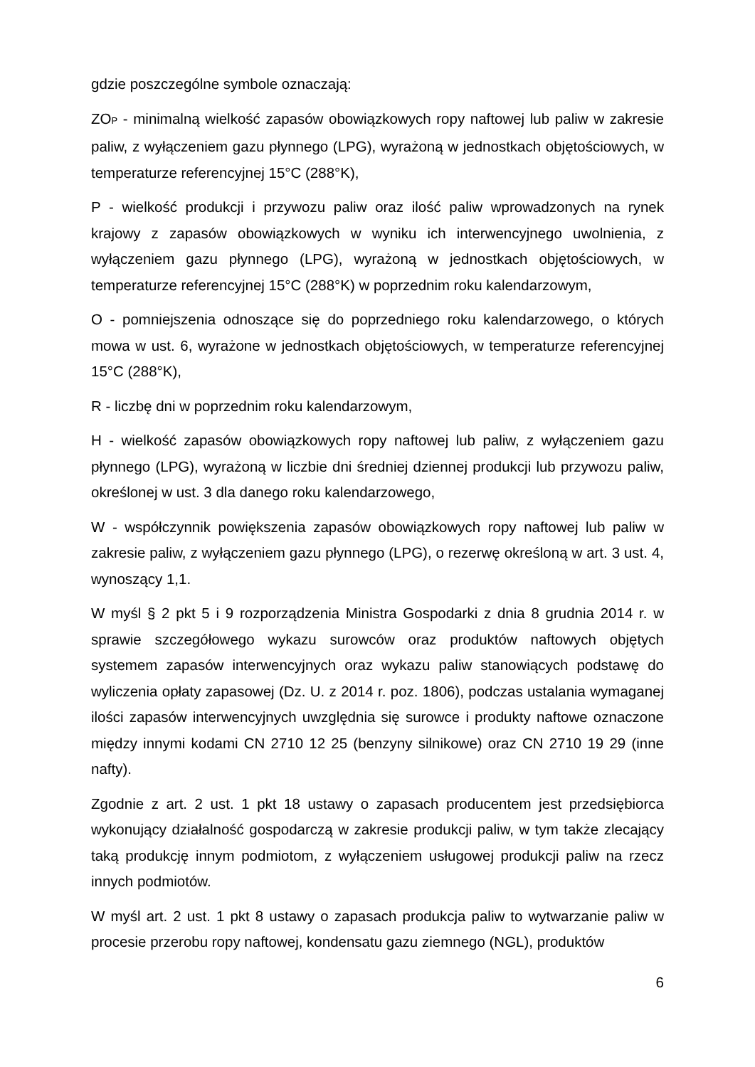gdzie poszczególne symbole oznaczają:
ZO<sub>P</sub> - minimalną wielkość zapasów obowiązkowych ropy naftowej lub paliw w zakresie paliw, z wyłączeniem gazu płynnego (LPG), wyrażoną w jednostkach objętościowych, w temperaturze referencyjnej 15°C (288°K),
P - wielkość produkcji i przywozu paliw oraz ilość paliw wprowadzonych na rynek krajowy z zapasów obowiązkowych w wyniku ich interwencyjnego uwolnienia, z wyłączeniem gazu płynnego (LPG), wyrażoną w jednostkach objętościowych, w temperaturze referencyjnej 15°C (288°K) w poprzednim roku kalendarzowym,
O - pomniejszenia odnoszące się do poprzedniego roku kalendarzowego, o których mowa w ust. 6, wyrażone w jednostkach objętościowych, w temperaturze referencyjnej 15°C (288°K),
R - liczbę dni w poprzednim roku kalendarzowym,
H - wielkość zapasów obowiązkowych ropy naftowej lub paliw, z wyłączeniem gazu płynnego (LPG), wyrażoną w liczbie dni średniej dziennej produkcji lub przywozu paliw, określonej w ust. 3 dla danego roku kalendarzowego,
W - współczynnik powiększenia zapasów obowiązkowych ropy naftowej lub paliw w zakresie paliw, z wyłączeniem gazu płynnego (LPG), o rezerwę określoną w art. 3 ust. 4, wynoszący 1,1.
W myśl § 2 pkt 5 i 9 rozporządzenia Ministra Gospodarki z dnia 8 grudnia 2014 r. w sprawie szczegółowego wykazu surowców oraz produktów naftowych objętych systemem zapasów interwencyjnych oraz wykazu paliw stanowiących podstawę do wyliczenia opłaty zapasowej (Dz. U. z 2014 r. poz. 1806), podczas ustalania wymaganej ilości zapasów interwencyjnych uwzględnia się surowce i produkty naftowe oznaczone między innymi kodami CN 2710 12 25 (benzyny silnikowe) oraz CN 2710 19 29 (inne nafty).
Zgodnie z art. 2 ust. 1 pkt 18 ustawy o zapasach producentem jest przedsiębiorca wykonujący działalność gospodarczą w zakresie produkcji paliw, w tym także zlecający taką produkcję innym podmiotom, z wyłączeniem usługowej produkcji paliw na rzecz innych podmiotów.
W myśl art. 2 ust. 1 pkt 8 ustawy o zapasach produkcja paliw to wytwarzanie paliw w procesie przerobu ropy naftowej, kondensatu gazu ziemnego (NGL), produktów
6